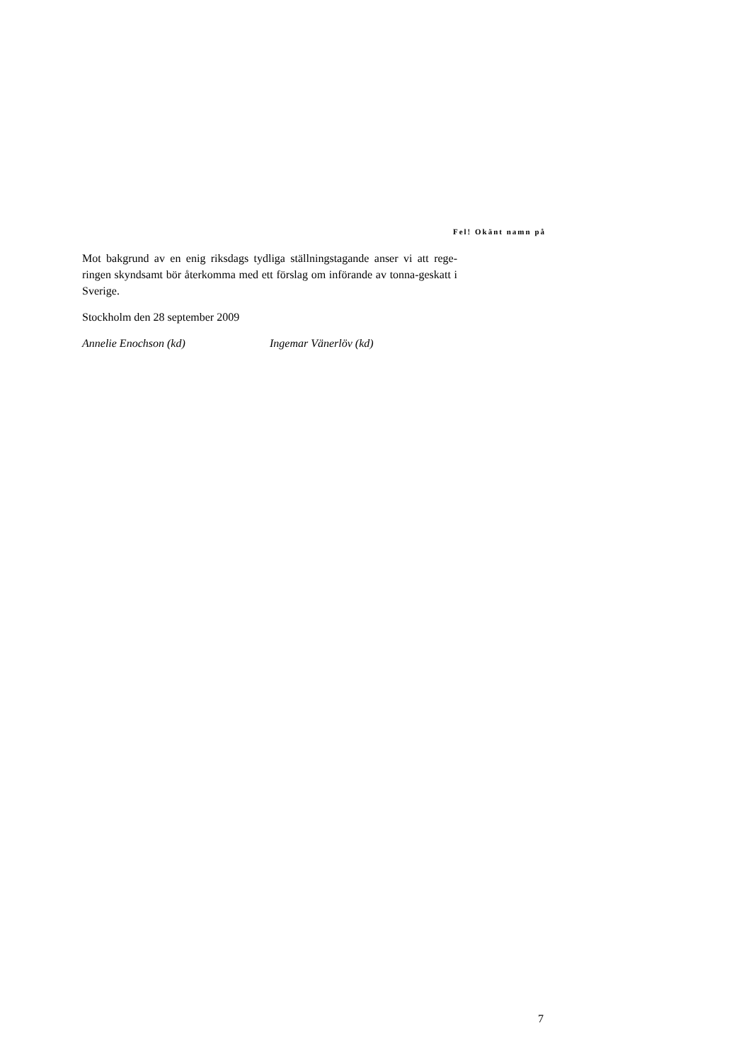Fel! Okänt namn på
Mot bakgrund av en enig riksdags tydliga ställningstagande anser vi att rege-ringen skyndsamt bör återkomma med ett förslag om införande av tonna-geskatt i Sverige.
Stockholm den 28 september 2009
Annelie Enochson (kd) Ingemar Vänerlöv (kd)
7